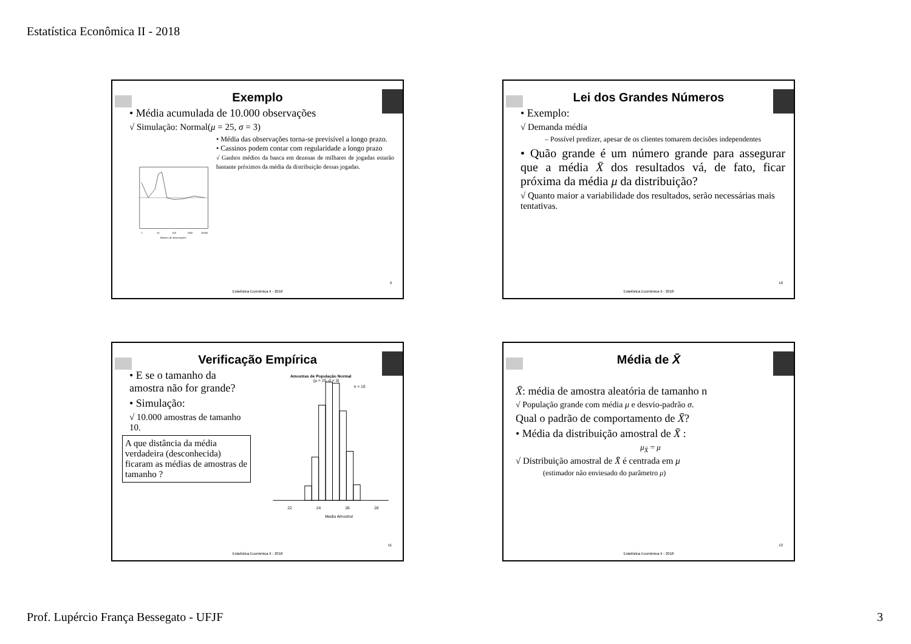Estatística Econômica II - 2018
Exemplo
• Média acumulada de 10.000 observações
√ Simulação: Normal(μ = 25, σ = 3)
1
10
100
1000
10000
Número de observações
• Média das observações torna-se previsível a longo prazo.
• Cassinos podem contar com regularidade a longo prazo
√ Ganhos médios da banca em dezenas de milhares de jogadas estarão bastante próximos da média da distribuição dessas jogadas.
9
Estatística Econômica II - 2018
Lei dos Grandes Números
• Exemplo:
√ Demanda média
– Possível predizer, apesar de os clientes tomarem decisões independentes
• Quão grande é um número grande para assegurar que a média X̄ dos resultados vá, de fato, ficar próxima da média μ da distribuição?
√ Quanto maior a variabilidade dos resultados, serão necessárias mais tentativas.
10
Estatística Econômica II - 2018
Verificação Empírica
• E se o tamanho da amostra não for grande?
• Simulação:
√ 10.000 amostras de tamanho 10.
A que distância da média verdadeira (desconhecida) ficaram as médias de amostras de tamanho ?
Amostras de População Normal
(μ = 25, σ = 3)
n = 10
22
24
26
28
Media Amostral
11
Estatística Econômica II - 2018
Média de X̄
X̄: média de amostra aleatória de tamanho n
√ População grande com média μ e desvio-padrão σ.
Qual o padrão de comportamento de X̄?
• Média da distribuição amostral de X̄ :
μ<sub>X̄</sub> = μ
√ Distribuição amostral de X̄ é centrada em μ
(estimador não enviesado do parâmetro μ)
12
Estatística Econômica II - 2018
Prof. Lupércio França Bessegato - UFJF 3